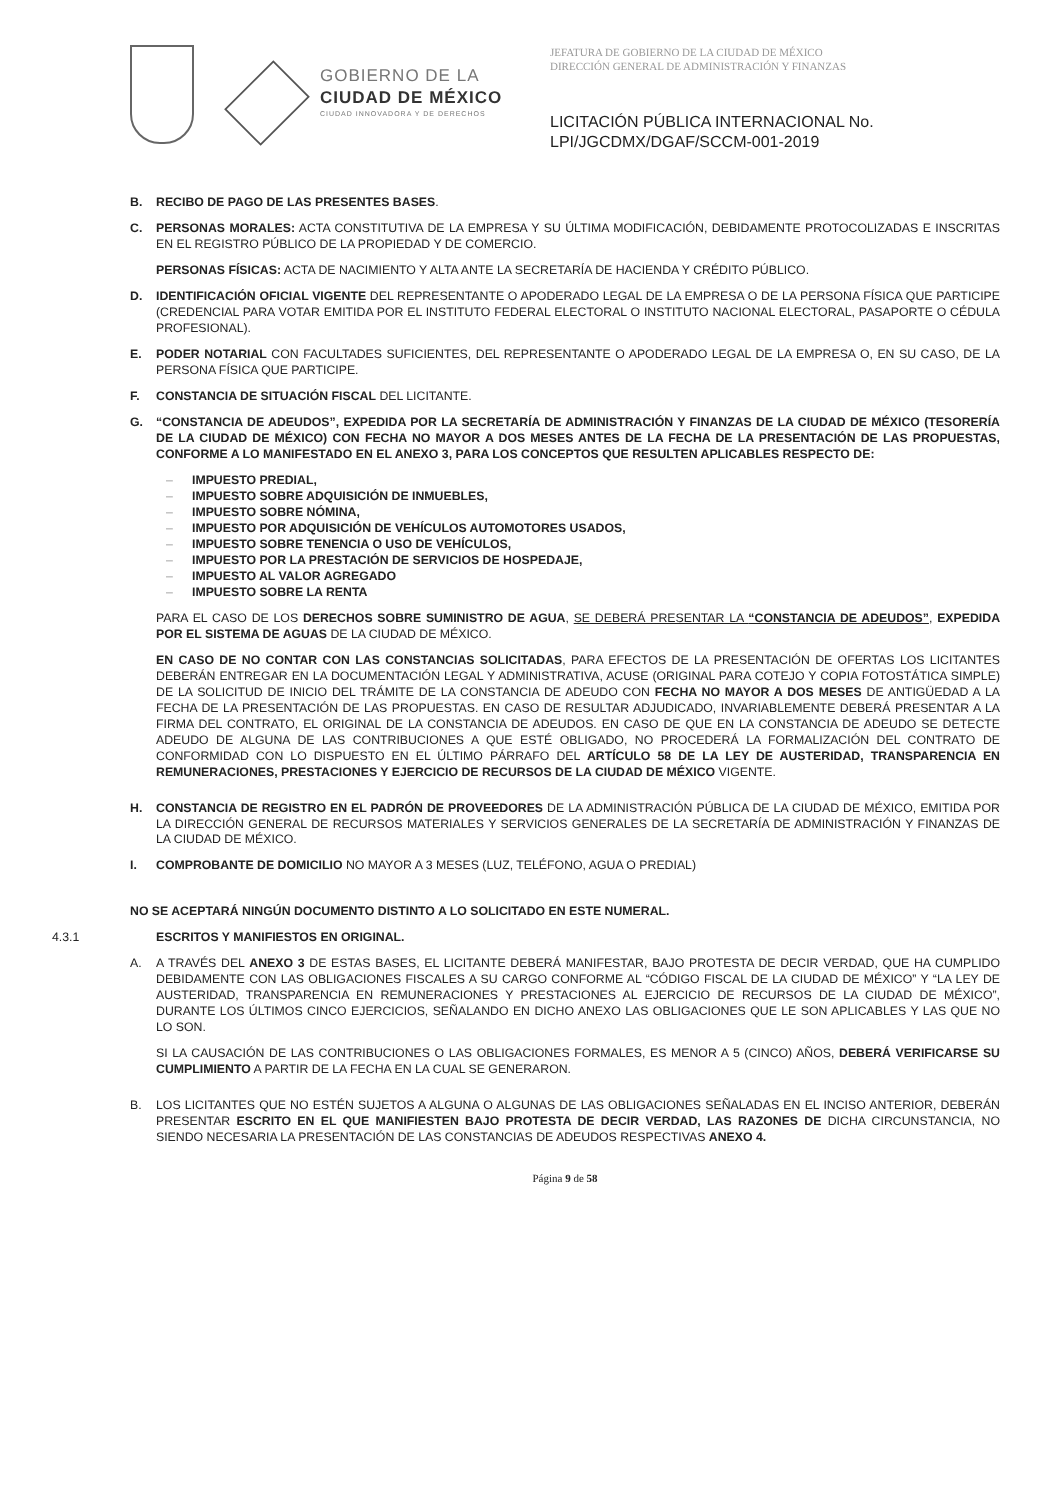GOBIERNO DE LA
CIUDAD DE MÉXICO
CIUDAD INNOVADORA Y DE DERECHOS
JEFATURA DE GOBIERNO DE LA CIUDAD DE MÉXICO
DIRECCIÓN GENERAL DE ADMINISTRACIÓN Y FINANZAS
LICITACIÓN PÚBLICA INTERNACIONAL No.
LPI/JGCDMX/DGAF/SCCM-001-2019
B. RECIBO DE PAGO DE LAS PRESENTES BASES.
C. PERSONAS MORALES: ACTA CONSTITUTIVA DE LA EMPRESA Y SU ÚLTIMA MODIFICACIÓN, DEBIDAMENTE PROTOCOLIZADAS E INSCRITAS EN EL REGISTRO PÚBLICO DE LA PROPIEDAD Y DE COMERCIO.
PERSONAS FÍSICAS: ACTA DE NACIMIENTO Y ALTA ANTE LA SECRETARÍA DE HACIENDA Y CRÉDITO PÚBLICO.
D. IDENTIFICACIÓN OFICIAL VIGENTE DEL REPRESENTANTE O APODERADO LEGAL DE LA EMPRESA O DE LA PERSONA FÍSICA QUE PARTICIPE (CREDENCIAL PARA VOTAR EMITIDA POR EL INSTITUTO FEDERAL ELECTORAL O INSTITUTO NACIONAL ELECTORAL, PASAPORTE O CÉDULA PROFESIONAL).
E. PODER NOTARIAL CON FACULTADES SUFICIENTES, DEL REPRESENTANTE O APODERADO LEGAL DE LA EMPRESA O, EN SU CASO, DE LA PERSONA FÍSICA QUE PARTICIPE.
F. CONSTANCIA DE SITUACIÓN FISCAL DEL LICITANTE.
G. “CONSTANCIA DE ADEUDOS”, EXPEDIDA POR LA SECRETARÍA DE ADMINISTRACIÓN Y FINANZAS DE LA CIUDAD DE MÉXICO (TESORERÍA DE LA CIUDAD DE MÉXICO) CON FECHA NO MAYOR A DOS MESES ANTES DE LA FECHA DE LA PRESENTACIÓN DE LAS PROPUESTAS, CONFORME A LO MANIFESTADO EN EL ANEXO 3, PARA LOS CONCEPTOS QUE RESULTEN APLICABLES RESPECTO DE:
– IMPUESTO PREDIAL,
– IMPUESTO SOBRE ADQUISICIÓN DE INMUEBLES,
– IMPUESTO SOBRE NÓMINA,
– IMPUESTO POR ADQUISICIÓN DE VEHÍCULOS AUTOMOTORES USADOS,
– IMPUESTO SOBRE TENENCIA O USO DE VEHÍCULOS,
– IMPUESTO POR LA PRESTACIÓN DE SERVICIOS DE HOSPEDAJE,
– IMPUESTO AL VALOR AGREGADO
– IMPUESTO SOBRE LA RENTA
PARA EL CASO DE LOS DERECHOS SOBRE SUMINISTRO DE AGUA, SE DEBERÁ PRESENTAR LA “CONSTANCIA DE ADEUDOS”, EXPEDIDA POR EL SISTEMA DE AGUAS DE LA CIUDAD DE MÉXICO.
EN CASO DE NO CONTAR CON LAS CONSTANCIAS SOLICITADAS, PARA EFECTOS DE LA PRESENTACIÓN DE OFERTAS LOS LICITANTES DEBERÁN ENTREGAR EN LA DOCUMENTACIÓN LEGAL Y ADMINISTRATIVA, ACUSE (ORIGINAL PARA COTEJO Y COPIA FOTOSTÁTICA SIMPLE) DE LA SOLICITUD DE INICIO DEL TRÁMITE DE LA CONSTANCIA DE ADEUDO CON FECHA NO MAYOR A DOS MESES DE ANTIGÜEDAD A LA FECHA DE LA PRESENTACIÓN DE LAS PROPUESTAS. EN CASO DE RESULTAR ADJUDICADO, INVARIABLEMENTE DEBERÁ PRESENTAR A LA FIRMA DEL CONTRATO, EL ORIGINAL DE LA CONSTANCIA DE ADEUDOS. EN CASO DE QUE EN LA CONSTANCIA DE ADEUDO SE DETECTE ADEUDO DE ALGUNA DE LAS CONTRIBUCIONES A QUE ESTÉ OBLIGADO, NO PROCEDERÁ LA FORMALIZACIÓN DEL CONTRATO DE CONFORMIDAD CON LO DISPUESTO EN EL ÚLTIMO PÁRRAFO DEL ARTÍCULO 58 DE LA LEY DE AUSTERIDAD, TRANSPARENCIA EN REMUNERACIONES, PRESTACIONES Y EJERCICIO DE RECURSOS DE LA CIUDAD DE MÉXICO VIGENTE.
H. CONSTANCIA DE REGISTRO EN EL PADRÓN DE PROVEEDORES DE LA ADMINISTRACIÓN PÚBLICA DE LA CIUDAD DE MÉXICO, EMITIDA POR LA DIRECCIÓN GENERAL DE RECURSOS MATERIALES Y SERVICIOS GENERALES DE LA SECRETARÍA DE ADMINISTRACIÓN Y FINANZAS DE LA CIUDAD DE MÉXICO.
I. COMPROBANTE DE DOMICILIO NO MAYOR A 3 MESES (LUZ, TELÉFONO, AGUA O PREDIAL)
NO SE ACEPTARÁ NINGÚN DOCUMENTO DISTINTO A LO SOLICITADO EN ESTE NUMERAL.
4.3.1 ESCRITOS Y MANIFIESTOS EN ORIGINAL.
A. A TRAVÉS DEL ANEXO 3 DE ESTAS BASES, EL LICITANTE DEBERÁ MANIFESTAR, BAJO PROTESTA DE DECIR VERDAD, QUE HA CUMPLIDO DEBIDAMENTE CON LAS OBLIGACIONES FISCALES A SU CARGO CONFORME AL “CÓDIGO FISCAL DE LA CIUDAD DE MÉXICO” Y “LA LEY DE AUSTERIDAD, TRANSPARENCIA EN REMUNERACIONES Y PRESTACIONES AL EJERCICIO DE RECURSOS DE LA CIUDAD DE MÉXICO”, DURANTE LOS ÚLTIMOS CINCO EJERCICIOS, SEÑALANDO EN DICHO ANEXO LAS OBLIGACIONES QUE LE SON APLICABLES Y LAS QUE NO LO SON.
SI LA CAUSACIÓN DE LAS CONTRIBUCIONES O LAS OBLIGACIONES FORMALES, ES MENOR A 5 (CINCO) AÑOS, DEBERÁ VERIFICARSE SU CUMPLIMIENTO A PARTIR DE LA FECHA EN LA CUAL SE GENERARON.
B. LOS LICITANTES QUE NO ESTÉN SUJETOS A ALGUNA O ALGUNAS DE LAS OBLIGACIONES SEÑALADAS EN EL INCISO ANTERIOR, DEBERÁN PRESENTAR ESCRITO EN EL QUE MANIFIESTEN BAJO PROTESTA DE DECIR VERDAD, LAS RAZONES DE DICHA CIRCUNSTANCIA, NO SIENDO NECESARIA LA PRESENTACIÓN DE LAS CONSTANCIAS DE ADEUDOS RESPECTIVAS ANEXO 4.
Página 9 de 58